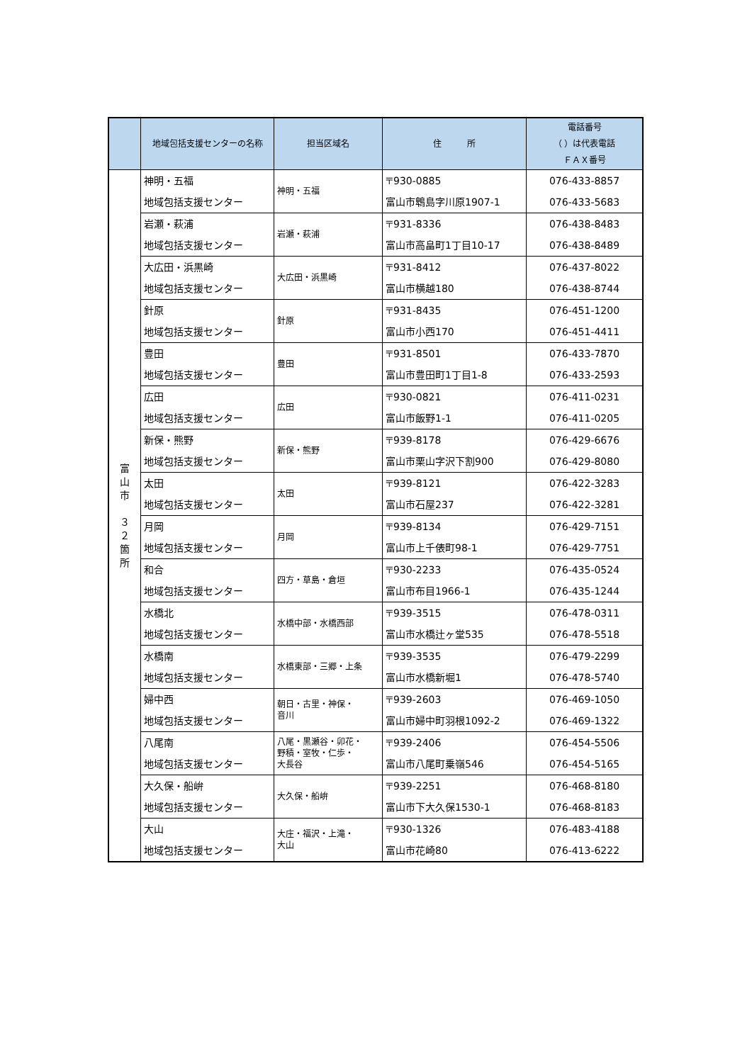| | 地域包括支援センターの名称 | 担当区域名 | 住 所 | 電話番号 （ ）は代表電話 ＦＡＸ番号 |
| --- | --- | --- | --- | --- |
| 富 山 市 ３ ２ 箇 所 | 神明・五福 地域包括支援センター | 神明・五福 | 〒930-0885 富山市鵯島字川原1907-1 | 076-433-8857 076-433-5683 |
| | 岩瀬・萩浦 地域包括支援センター | 岩瀬・萩浦 | 〒931-8336 富山市高畠町1丁目10-17 | 076-438-8483 076-438-8489 |
| | 大広田・浜黒崎 地域包括支援センター | 大広田・浜黒崎 | 〒931-8412 富山市横越180 | 076-437-8022 076-438-8744 |
| | 針原 地域包括支援センター | 針原 | 〒931-8435 富山市小西170 | 076-451-1200 076-451-4411 |
| | 豊田 地域包括支援センター | 豊田 | 〒931-8501 富山市豊田町1丁目1-8 | 076-433-7870 076-433-2593 |
| | 広田 地域包括支援センター | 広田 | 〒930-0821 富山市飯野1-1 | 076-411-0231 076-411-0205 |
| | 新保・熊野 地域包括支援センター | 新保・熊野 | 〒939-8178 富山市栗山字沢下割900 | 076-429-6676 076-429-8080 |
| | 太田 地域包括支援センター | 太田 | 〒939-8121 富山市石屋237 | 076-422-3283 076-422-3281 |
| | 月岡 地域包括支援センター | 月岡 | 〒939-8134 富山市上千俵町98-1 | 076-429-7151 076-429-7751 |
| | 和合 地域包括支援センター | 四方・草島・倉垣 | 〒930-2233 富山市布目1966-1 | 076-435-0524 076-435-1244 |
| | 水橋北 地域包括支援センター | 水橋中部・水橋西部 | 〒939-3515 富山市水橋辻ヶ堂535 | 076-478-0311 076-478-5518 |
| | 水橋南 地域包括支援センター | 水橋東部・三郷・上条 | 〒939-3535 富山市水橋新堀1 | 076-479-2299 076-478-5740 |
| | 婦中西 地域包括支援センター | 朝日・古里・神保・ 音川 | 〒939-2603 富山市婦中町羽根1092-2 | 076-469-1050 076-469-1322 |
| | 八尾南 地域包括支援センター | 八尾・黒瀬谷・卯花・ 野積・室牧・仁歩・ 大長谷 | 〒939-2406 富山市八尾町乗嶺546 | 076-454-5506 076-454-5165 |
| | 大久保・船峅 地域包括支援センター | 大久保・船峅 | 〒939-2251 富山市下大久保1530-1 | 076-468-8180 076-468-8183 |
| | 大山 地域包括支援センター | 大庄・福沢・上滝・ 大山 | 〒930-1326 富山市花崎80 | 076-483-4188 076-413-6222 |